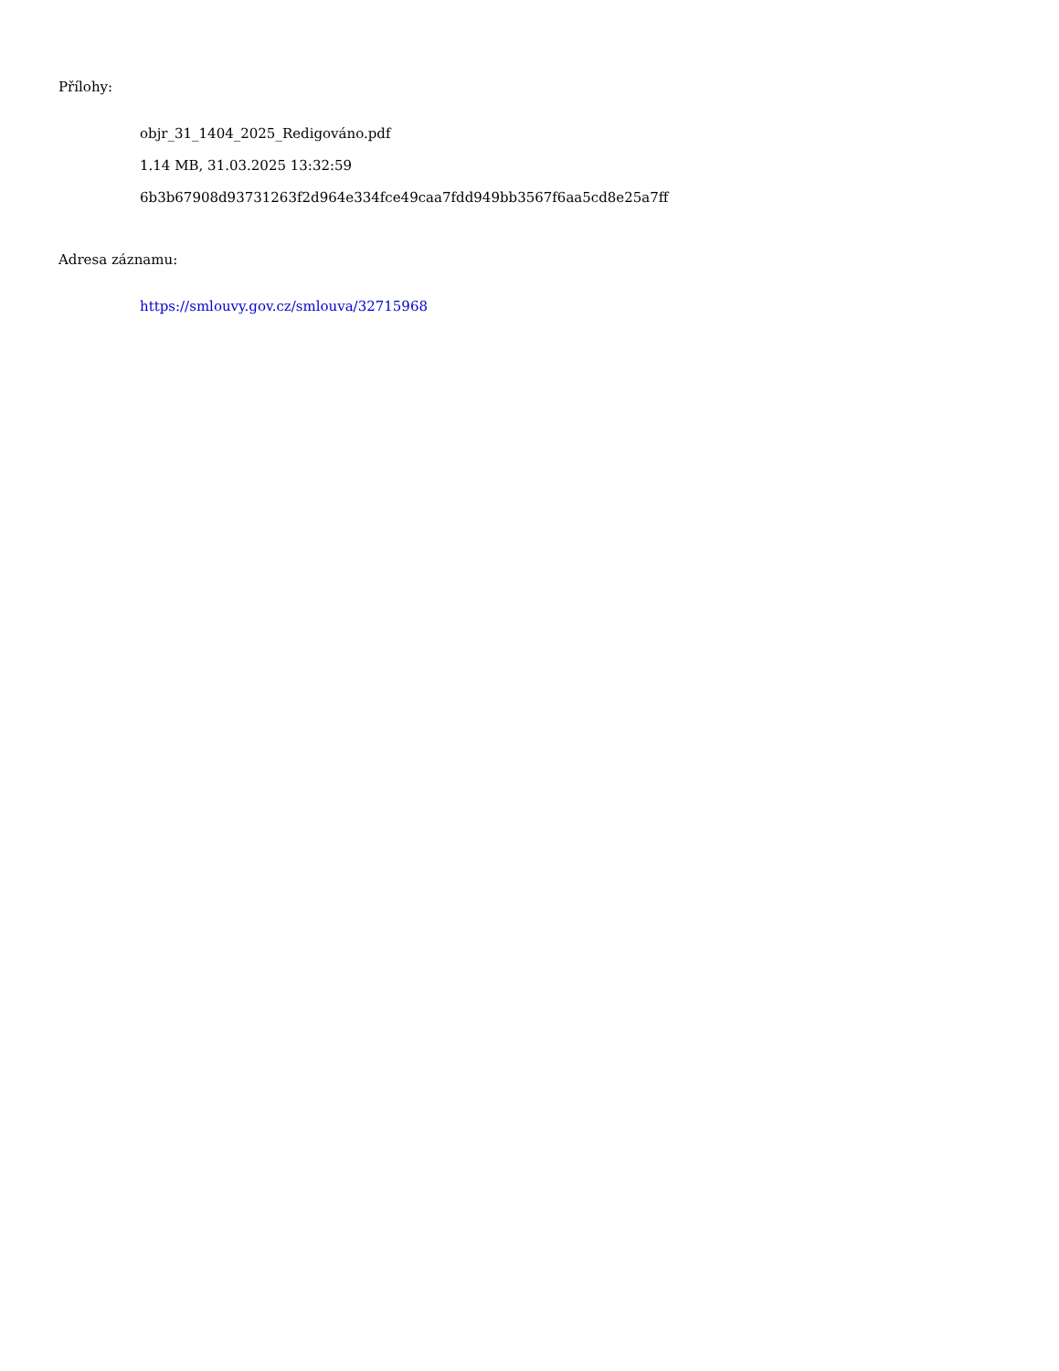Přílohy:
objr_31_1404_2025_Redigováno.pdf
1.14 MB, 31.03.2025 13:32:59
6b3b67908d93731263f2d964e334fce49caa7fdd949bb3567f6aa5cd8e25a7ff
Adresa záznamu:
https://smlouvy.gov.cz/smlouva/32715968